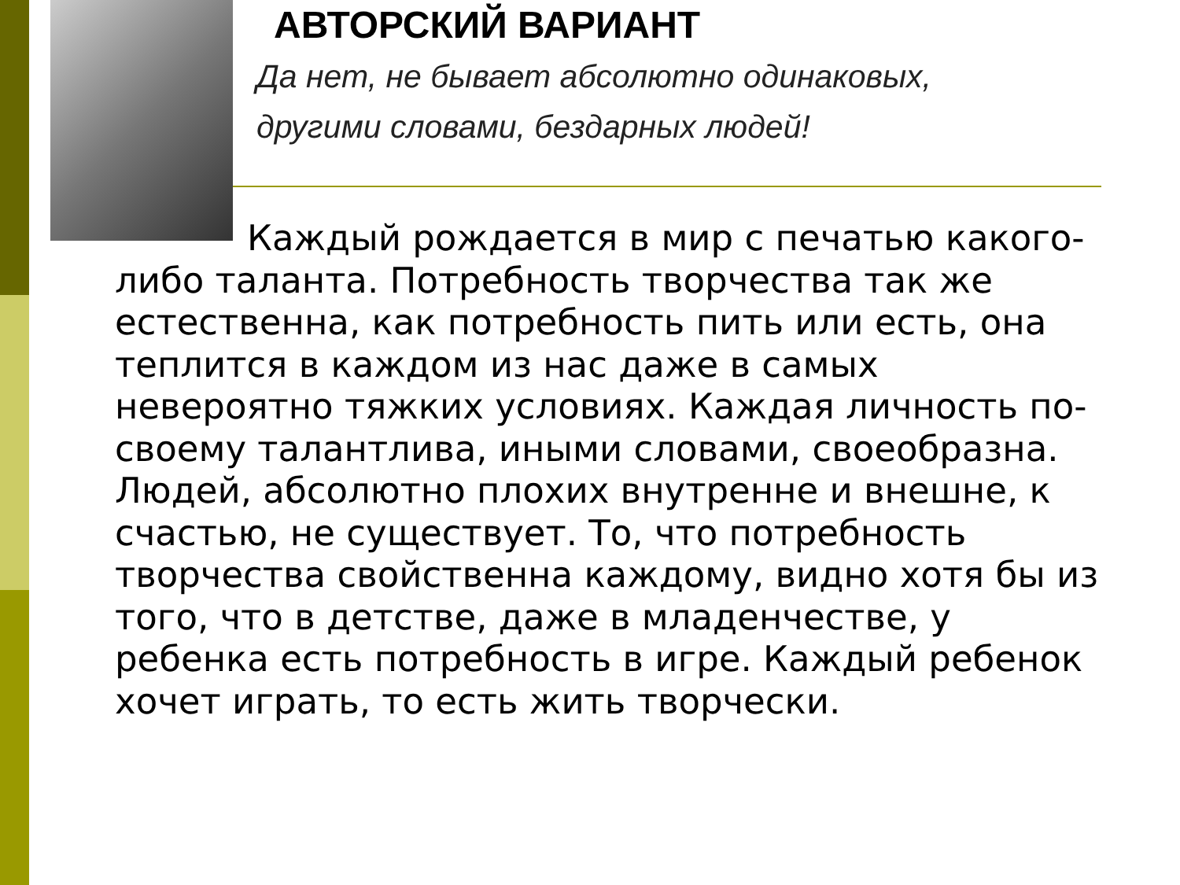АВТОРСКИЙ ВАРИАНТ
Да нет, не бывает абсолютно одинаковых,
другими словами, бездарных людей!
Каждый рождается в мир с печатью какого-либо таланта. Потребность творчества так же естественна, как потребность пить или есть, она теплится в каждом из нас даже в самых невероятно тяжких условиях. Каждая личность по-своему талантлива, иными словами, своеобразна. Людей, абсолютно плохих внутренне и внешне, к счастью, не существует. То, что потребность творчества свойственна каждому, видно хотя бы из того, что в детстве, даже в младенчестве, у ребенка есть потребность в игре. Каждый ребенок хочет играть, то есть жить творчески.